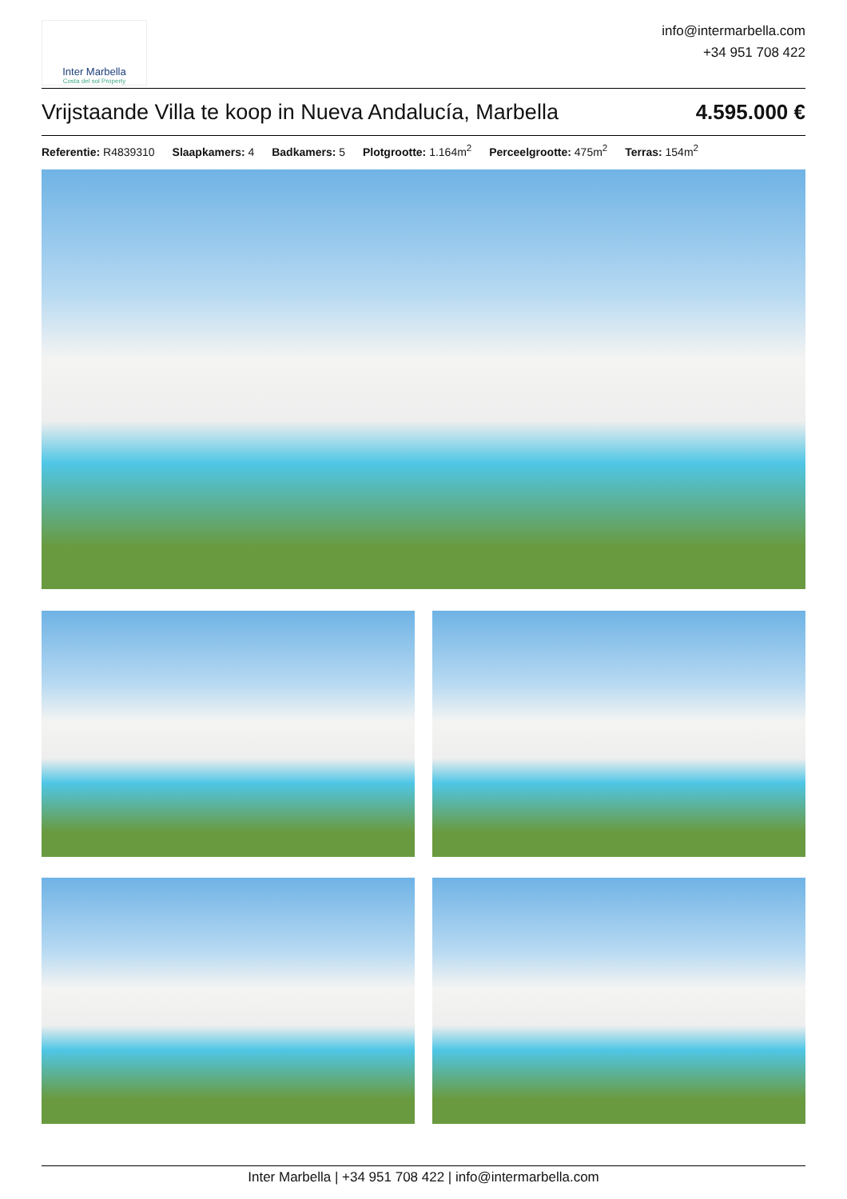Inter Marbella
Costa del sol Property
info@intermarbella.com
+34 951 708 422
Vrijstaande Villa te koop in Nueva Andalucía, Marbella 4.595.000 €
Referentie: R4839310 Slaapkamers: 4 Badkamers: 5 Plotgrootte: 1.164m<sup>2</sup> Perceelgrootte: 475m<sup>2</sup> Terras: 154m<sup>2</sup>
Inter Marbella | +34 951 708 422 | info@intermarbella.com